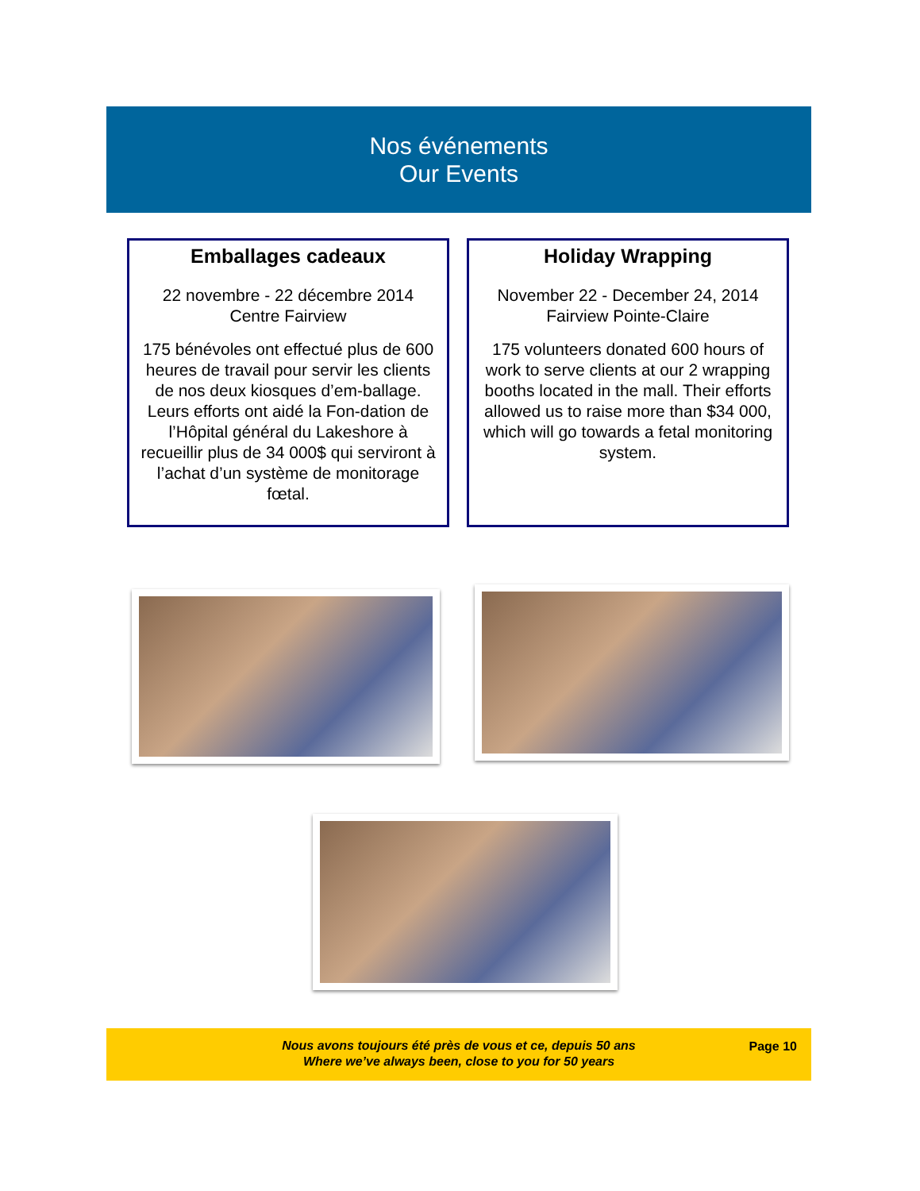Nos événements
Our Events
Emballages cadeaux
22 novembre - 22 décembre 2014
Centre Fairview
175 bénévoles ont effectué plus de 600 heures de travail pour servir les clients de nos deux kiosques d’em-ballage. Leurs efforts ont aidé la Fon-dation de l’Hôpital général du Lakeshore à recueillir plus de 34 000$ qui serviront à l’achat d’un système de monitorage fœtal.
Holiday Wrapping
November 22 - December 24, 2014
Fairview Pointe-Claire
175 volunteers donated 600 hours of work to serve clients at our 2 wrapping booths located in the mall. Their efforts allowed us to raise more than $34 000, which will go towards a fetal monitoring system.
Nous avons toujours été près de vous et ce, depuis 50 ans
Where we’ve always been, close to you for 50 years
Page 10